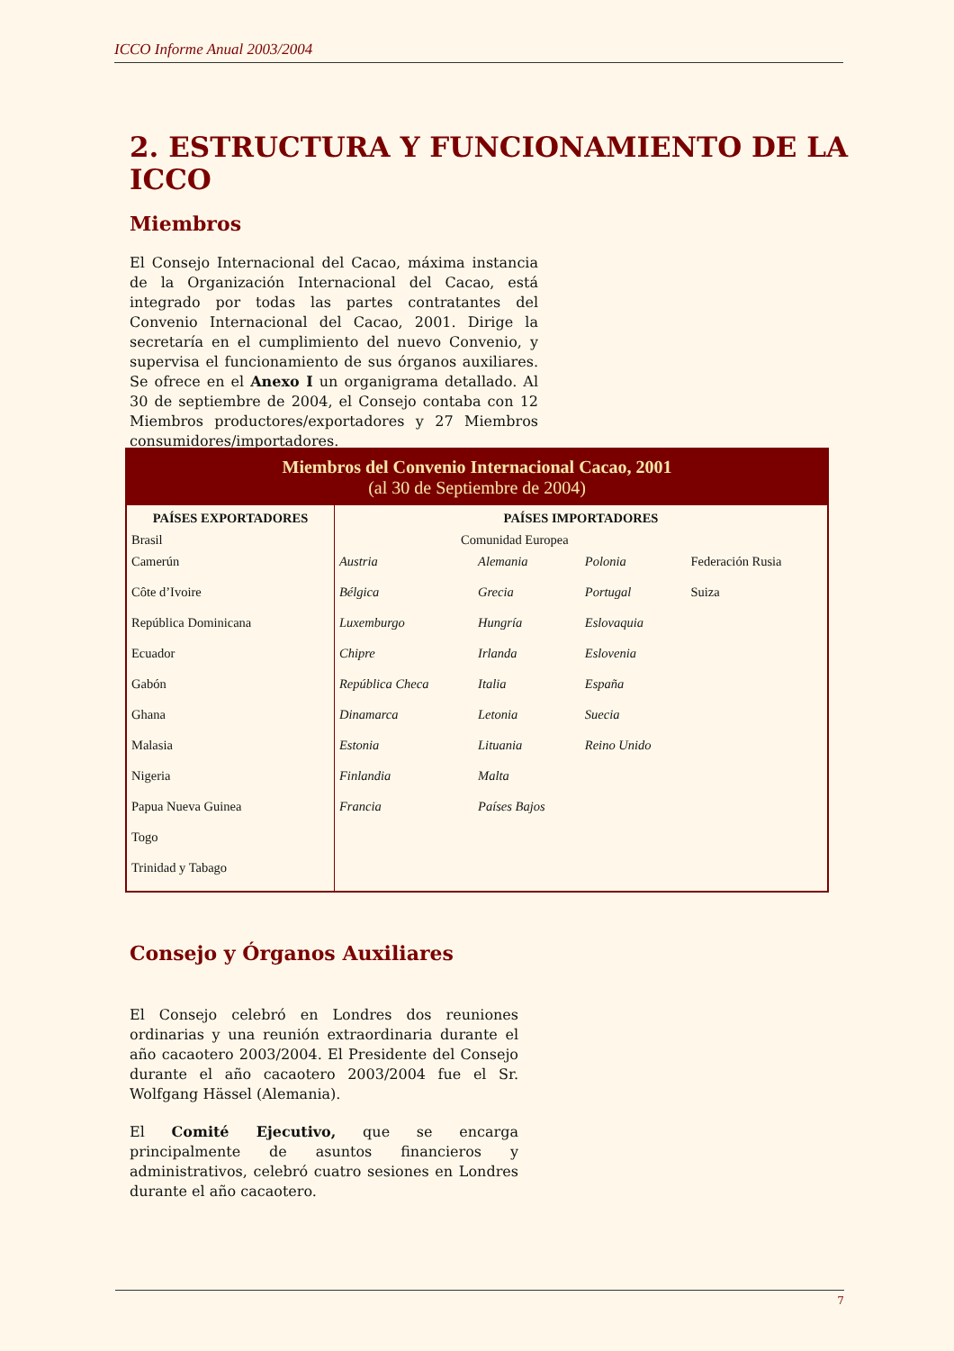ICCO Informe Anual 2003/2004
2. ESTRUCTURA Y FUNCIONAMIENTO DE LA ICCO
Miembros
El Consejo Internacional del Cacao, máxima instancia de la Organización Internacional del Cacao, está integrado por todas las partes contratantes del Convenio Internacional del Cacao, 2001. Dirige la secretaría en el cumplimiento del nuevo Convenio, y supervisa el funcionamiento de sus órganos auxiliares. Se ofrece en el Anexo I un organigrama detallado. Al 30 de septiembre de 2004, el Consejo contaba con 12 Miembros productores/exportadores y 27 Miembros consumidores/importadores.
| Miembros del Convenio Internacional Cacao, 2001 (al 30 de Septiembre de 2004) | | | | |
| --- | --- | --- | --- | --- |
| PAÍSES EXPORTADORES | PAÍSES IMPORTADORES | | | |
| Brasil | Comunidad Europea | | | |
| Camerún | Austria | Alemania | Polonia | Federación Rusia |
| Côte d’Ivoire | Bélgica | Grecia | Portugal | Suiza |
| República Dominicana | Luxemburgo | Hungría | Eslovaquia | |
| Ecuador | Chipre | Irlanda | Eslovenia | |
| Gabón | República Checa | Italia | España | |
| Ghana | Dinamarca | Letonia | Suecia | |
| Malasia | Estonia | Lituania | Reino Unido | |
| Nigeria | Finlandia | Malta | | |
| Papua Nueva Guinea | Francia | Países Bajos | | |
| Togo | | | | |
| Trinidad y Tabago | | | | |
Consejo y Órganos Auxiliares
El Consejo celebró en Londres dos reuniones ordinarias y una reunión extraordinaria durante el año cacaotero 2003/2004. El Presidente del Consejo durante el año cacaotero 2003/2004 fue el Sr. Wolfgang Hässel (Alemania).
El Comité Ejecutivo, que se encarga principalmente de asuntos financieros y administrativos, celebró cuatro sesiones en Londres durante el año cacaotero.
7